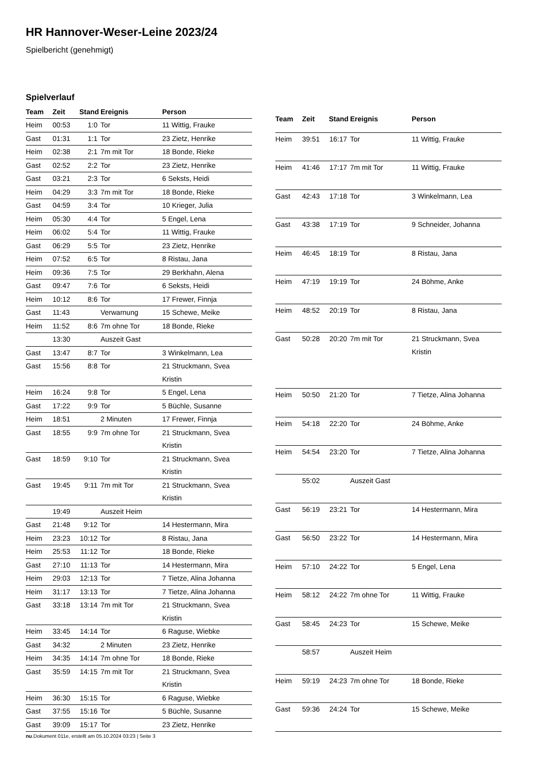HR Hannover-Weser-Leine 2023/24
Spielbericht (genehmigt)
Spielverlauf
| Team | Zeit | Stand | Ereignis | Person |
| --- | --- | --- | --- | --- |
| Heim | 00:53 | 1:0 | Tor | 11 Wittig, Frauke |
| Gast | 01:31 | 1:1 | Tor | 23 Zietz, Henrike |
| Heim | 02:38 | 2:1 | 7m mit Tor | 18 Bonde, Rieke |
| Gast | 02:52 | 2:2 | Tor | 23 Zietz, Henrike |
| Gast | 03:21 | 2:3 | Tor | 6 Seksts, Heidi |
| Heim | 04:29 | 3:3 | 7m mit Tor | 18 Bonde, Rieke |
| Gast | 04:59 | 3:4 | Tor | 10 Krieger, Julia |
| Heim | 05:30 | 4:4 | Tor | 5 Engel, Lena |
| Heim | 06:02 | 5:4 | Tor | 11 Wittig, Frauke |
| Gast | 06:29 | 5:5 | Tor | 23 Zietz, Henrike |
| Heim | 07:52 | 6:5 | Tor | 8 Ristau, Jana |
| Heim | 09:36 | 7:5 | Tor | 29 Berkhahn, Alena |
| Gast | 09:47 | 7:6 | Tor | 6 Seksts, Heidi |
| Heim | 10:12 | 8:6 | Tor | 17 Frewer, Finnja |
| Gast | 11:43 | | Verwarnung | 15 Schewe, Meike |
| Heim | 11:52 | 8:6 | 7m ohne Tor | 18 Bonde, Rieke |
| | 13:30 | | Auszeit Gast | |
| Gast | 13:47 | 8:7 | Tor | 3 Winkelmann, Lea |
| Gast | 15:56 | 8:8 | Tor | 21 Struckmann, Svea Kristin |
| Heim | 16:24 | 9:8 | Tor | 5 Engel, Lena |
| Gast | 17:22 | 9:9 | Tor | 5 Büchle, Susanne |
| Heim | 18:51 | | 2 Minuten | 17 Frewer, Finnja |
| Gast | 18:55 | 9:9 | 7m ohne Tor | 21 Struckmann, Svea Kristin |
| Gast | 18:59 | 9:10 | Tor | 21 Struckmann, Svea Kristin |
| Gast | 19:45 | 9:11 | 7m mit Tor | 21 Struckmann, Svea Kristin |
| | 19:49 | | Auszeit Heim | |
| Gast | 21:48 | 9:12 | Tor | 14 Hestermann, Mira |
| Heim | 23:23 | 10:12 | Tor | 8 Ristau, Jana |
| Heim | 25:53 | 11:12 | Tor | 18 Bonde, Rieke |
| Gast | 27:10 | 11:13 | Tor | 14 Hestermann, Mira |
| Heim | 29:03 | 12:13 | Tor | 7 Tietze, Alina Johanna |
| Heim | 31:17 | 13:13 | Tor | 7 Tietze, Alina Johanna |
| Gast | 33:18 | 13:14 | 7m mit Tor | 21 Struckmann, Svea Kristin |
| Heim | 33:45 | 14:14 | Tor | 6 Raguse, Wiebke |
| Gast | 34:32 | | 2 Minuten | 23 Zietz, Henrike |
| Heim | 34:35 | 14:14 | 7m ohne Tor | 18 Bonde, Rieke |
| Gast | 35:59 | 14:15 | 7m mit Tor | 21 Struckmann, Svea Kristin |
| Heim | 36:30 | 15:15 | Tor | 6 Raguse, Wiebke |
| Gast | 37:55 | 15:16 | Tor | 5 Büchle, Susanne |
| Gast | 39:09 | 15:17 | Tor | 23 Zietz, Henrike |
| Team | Zeit | Stand | Ereignis | Person |
| --- | --- | --- | --- | --- |
| Heim | 39:51 | 16:17 | Tor | 11 Wittig, Frauke |
| Heim | 41:46 | 17:17 | 7m mit Tor | 11 Wittig, Frauke |
| Gast | 42:43 | 17:18 | Tor | 3 Winkelmann, Lea |
| Gast | 43:38 | 17:19 | Tor | 9 Schneider, Johanna |
| Heim | 46:45 | 18:19 | Tor | 8 Ristau, Jana |
| Heim | 47:19 | 19:19 | Tor | 24 Böhme, Anke |
| Heim | 48:52 | 20:19 | Tor | 8 Ristau, Jana |
| Gast | 50:28 | 20:20 | 7m mit Tor | 21 Struckmann, Svea Kristin |
| Heim | 50:50 | 21:20 | Tor | 7 Tietze, Alina Johanna |
| Heim | 54:18 | 22:20 | Tor | 24 Böhme, Anke |
| Heim | 54:54 | 23:20 | Tor | 7 Tietze, Alina Johanna |
| | 55:02 | | Auszeit Gast | |
| Gast | 56:19 | 23:21 | Tor | 14 Hestermann, Mira |
| Gast | 56:50 | 23:22 | Tor | 14 Hestermann, Mira |
| Heim | 57:10 | 24:22 | Tor | 5 Engel, Lena |
| Heim | 58:12 | 24:22 | 7m ohne Tor | 11 Wittig, Frauke |
| Gast | 58:45 | 24:23 | Tor | 15 Schewe, Meike |
| | 58:57 | | Auszeit Heim | |
| Heim | 59:19 | 24:23 | 7m ohne Tor | 18 Bonde, Rieke |
| Gast | 59:36 | 24:24 | Tor | 15 Schewe, Meike |
nu.Dokument 011e, erstellt am 05.10.2024 03:23 | Seite 3